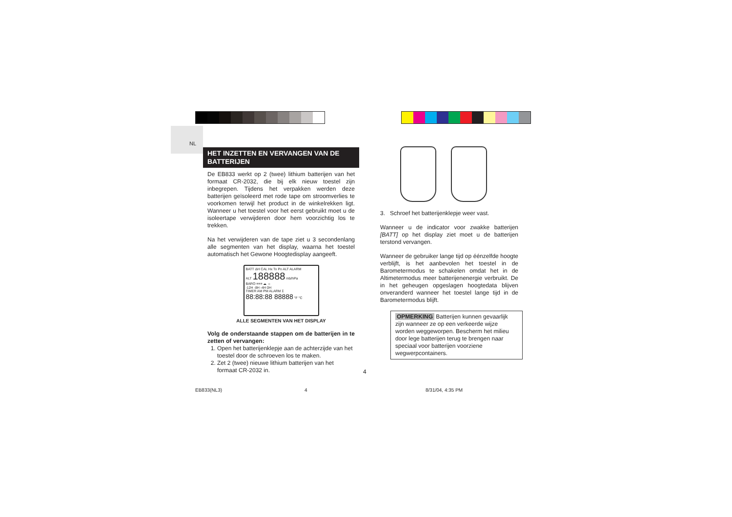NL
HET INZETTEN EN VERVANGEN VAN DE BATTERIJEN
De EB833 werkt op 2 (twee) lithium batterijen van het formaat CR-2032, die bij elk nieuw toestel zijn inbegrepen. Tijdens het verpakken werden deze batterijen geïsoleerd met rode tape om stroomverlies te voorkomen terwijl het product in de winkelrekken ligt. Wanneer u het toestel voor het eerst gebruikt moet u de isoleertape verwijderen door hem voorzichtig los te trekken.
Na het verwijderen van de tape ziet u 3 secondenlang alle segmenten van het display, waarna het toestel automatisch het Gewone Hoogtedisplay aangeeft.
BATT ΔH CAL Hx To Po ALT ALARM
ALT 188888 mb/hPa
BARO ≡≡≡ ☁ ☼
-12H -8H -4H 0H
TIMER AM PM ALARM Σ
88:88:88 88888 °F °C
ALLE SEGMENTEN VAN HET DISPLAY
Volg de onderstaande stappen om de batterijen in te zetten of vervangen:
1. Open het batterijenklepje aan de achterzijde van het toestel door de schroeven los te maken.
2. Zet 2 (twee) nieuwe lithium batterijen van het formaat CR-2032 in.
3. Schroef het batterijenklepje weer vast.
Wanneer u de indicator voor zwakke batterijen [BATT] op het display ziet moet u de batterijen terstond vervangen.
Wanneer de gebruiker lange tijd op éénzelfde hoogte verblijft, is het aanbevolen het toestel in de Barometermodus te schakelen omdat het in de Altimetermodus meer batterijenenergie verbruikt. De in het geheugen opgeslagen hoogtedata blijven onveranderd wanneer het toestel lange tijd in de Barometermodus blijft.
OPMERKING Batterijen kunnen gevaarlijk zijn wanneer ze op een verkeerde wijze worden weggeworpen. Bescherm het milieu door lege batterijen terug te brengen naar speciaal voor batterijen voorziene wegwerpcontainers.
4
EB833(NL3) 4 8/31/04, 4:35 PM